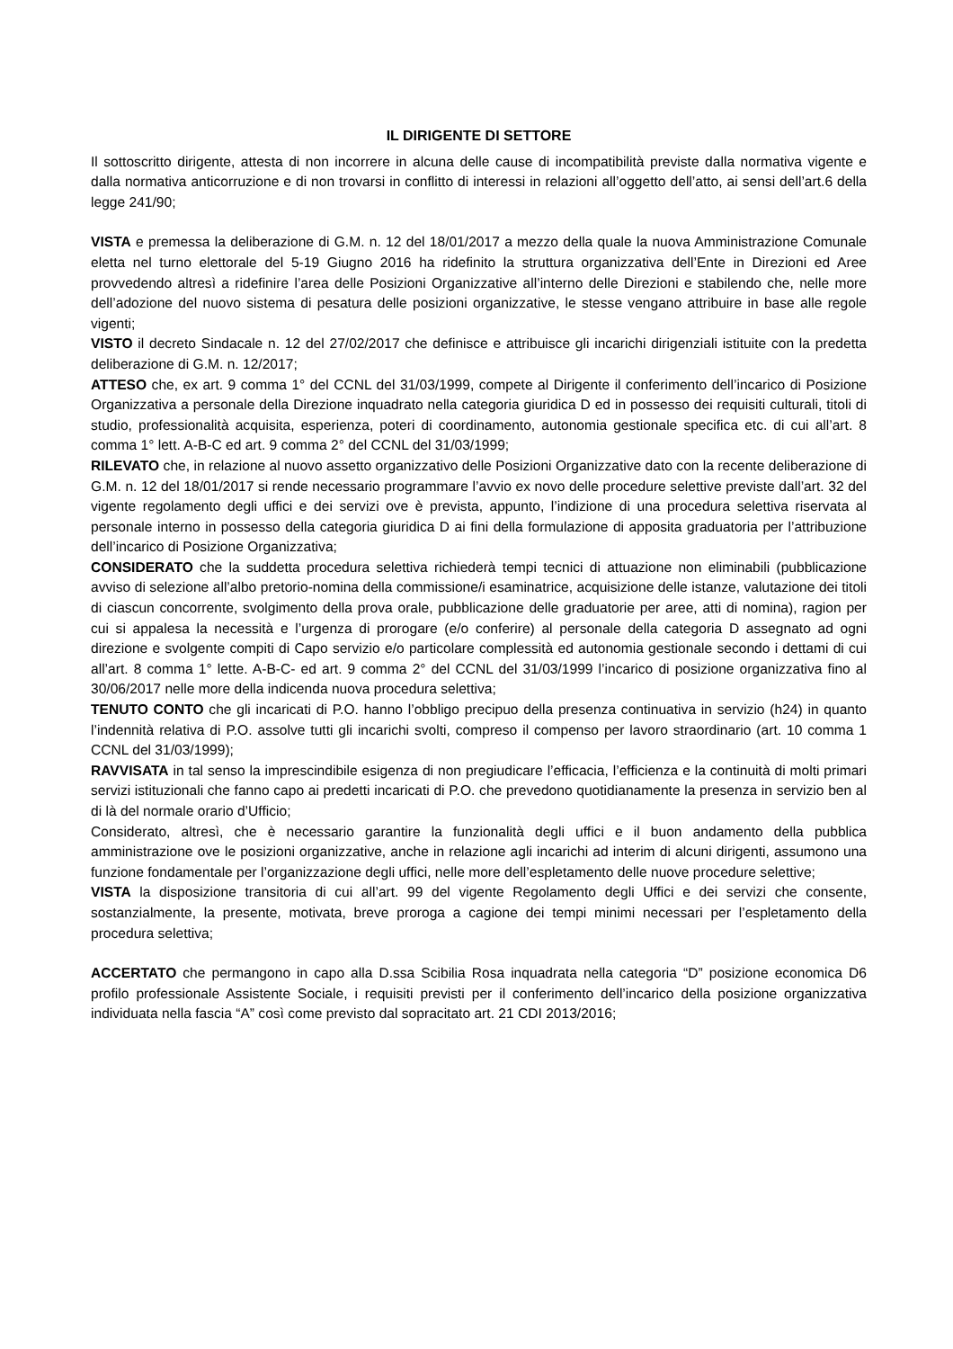IL DIRIGENTE DI SETTORE
Il sottoscritto dirigente, attesta di non incorrere in alcuna delle cause di incompatibilità previste dalla normativa vigente e dalla normativa anticorruzione e di non trovarsi in conflitto di interessi in relazioni all’oggetto dell’atto, ai sensi dell’art.6 della legge 241/90;
VISTA e premessa la deliberazione di G.M. n. 12 del 18/01/2017 a mezzo della quale la nuova Amministrazione Comunale eletta nel turno elettorale del 5-19 Giugno 2016 ha ridefinito la struttura organizzativa dell’Ente in Direzioni ed Aree provvedendo altresì a ridefinire l’area delle Posizioni Organizzative all’interno delle Direzioni e stabilendo che, nelle more dell’adozione del nuovo sistema di pesatura delle posizioni organizzative, le stesse vengano attribuire in base alle regole vigenti;
VISTO il decreto Sindacale n. 12 del 27/02/2017 che definisce e attribuisce gli incarichi dirigenziali istituite con la predetta deliberazione di G.M. n. 12/2017;
ATTESO che, ex art. 9 comma 1° del CCNL del 31/03/1999, compete al Dirigente il conferimento dell’incarico di Posizione Organizzativa a personale della Direzione inquadrato nella categoria giuridica D ed in possesso dei requisiti culturali, titoli di studio, professionalità acquisita, esperienza, poteri di coordinamento, autonomia gestionale specifica etc. di cui all’art. 8 comma 1° lett. A-B-C ed art. 9 comma 2° del CCNL del 31/03/1999;
RILEVATO che, in relazione al nuovo assetto organizzativo delle Posizioni Organizzative dato con la recente deliberazione di G.M. n. 12 del 18/01/2017 si rende necessario programmare l’avvio ex novo delle procedure selettive previste dall’art. 32 del vigente regolamento degli uffici e dei servizi ove è prevista, appunto, l’indizione di una procedura selettiva riservata al personale interno in possesso della categoria giuridica D ai fini della formulazione di apposita graduatoria per l’attribuzione dell’incarico di Posizione Organizzativa;
CONSIDERATO che la suddetta procedura selettiva richiederà tempi tecnici di attuazione non eliminabili (pubblicazione avviso di selezione all’albo pretorio-nomina della commissione/i esaminatrice, acquisizione delle istanze, valutazione dei titoli di ciascun concorrente, svolgimento della prova orale, pubblicazione delle graduatorie per aree, atti di nomina), ragion per cui si appalesa la necessità e l’urgenza di prorogare (e/o conferire) al personale della categoria D assegnato ad ogni direzione e svolgente compiti di Capo servizio e/o particolare complessità ed autonomia gestionale secondo i dettami di cui all’art. 8 comma 1° lette. A-B-C- ed art. 9 comma 2° del CCNL del 31/03/1999 l’incarico di posizione organizzativa fino al 30/06/2017 nelle more della indicenda nuova procedura selettiva;
TENUTO CONTO che gli incaricati di P.O. hanno l’obbligo precipuo della presenza continuativa in servizio (h24) in quanto l’indennità relativa di P.O. assolve tutti gli incarichi svolti, compreso il compenso per lavoro straordinario (art. 10 comma 1 CCNL del 31/03/1999);
RAVVISATA in tal senso la imprescindibile esigenza di non pregiudicare l’efficacia, l’efficienza e la continuità di molti primari servizi istituzionali che fanno capo ai predetti incaricati di P.O. che prevedono quotidianamente la presenza in servizio ben al di là del normale orario d’Ufficio;
Considerato, altresì, che è necessario garantire la funzionalità degli uffici e il buon andamento della pubblica amministrazione ove le posizioni organizzative, anche in relazione agli incarichi ad interim di alcuni dirigenti, assumono una funzione fondamentale per l’organizzazione degli uffici, nelle more dell’espletamento delle nuove procedure selettive;
VISTA la disposizione transitoria di cui all’art. 99 del vigente Regolamento degli Uffici e dei servizi che consente, sostanzialmente, la presente, motivata, breve proroga a cagione dei tempi minimi necessari per l’espletamento della procedura selettiva;
ACCERTATO che permangono in capo alla D.ssa Scibilia Rosa inquadrata nella categoria “D” posizione economica D6 profilo professionale Assistente Sociale, i requisiti previsti per il conferimento dell’incarico della posizione organizzativa individuata nella fascia “A” così come previsto dal sopracitato art. 21 CDI 2013/2016;